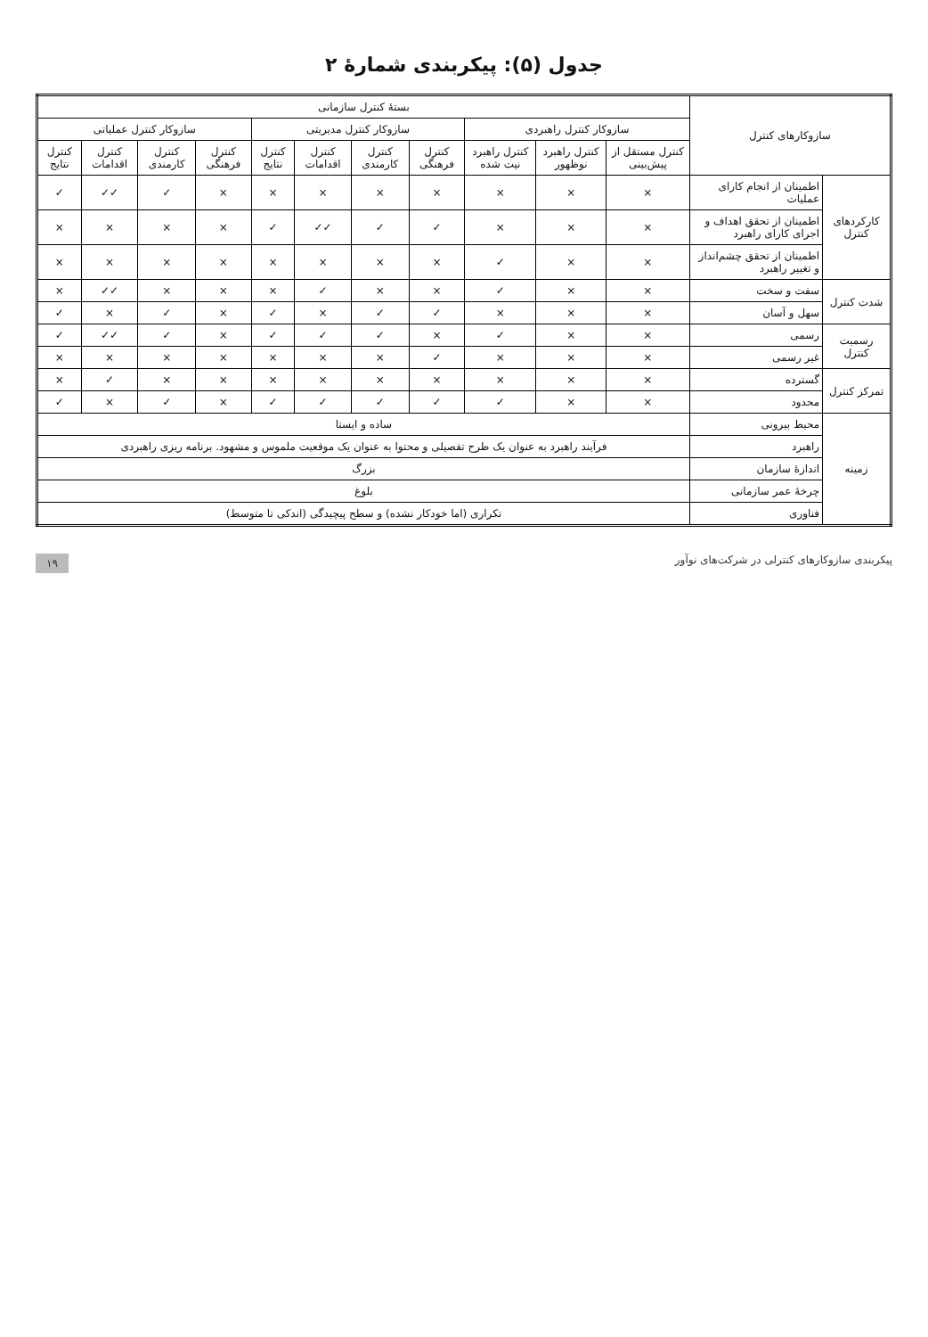جدول (۵): پیکربندی شمارهٔ ۲
| سازوکارهای کنترل | | بستهٔ کنترل سازمانی | | | | | | | | | | |
| --- | --- | --- | --- | --- | --- | --- | --- | --- | --- | --- | --- | --- |
| | | سازوکار کنترل راهبردی | | | سازوکار کنترل مدیریتی | | | | سازوکار کنترل عملیاتی | | | |
| | | کنترل مستقل از پیش‌بینی | کنترل راهبرد نوظهور | کنترل راهبرد نیت شده | کنترل فرهنگی | کنترل کارمندی | کنترل اقدامات | کنترل نتایج | کنترل فرهنگی | کنترل کارمندی | کنترل اقدامات | کنترل نتایج |
| کارکردهای کنترل | اطمینان از انجام کارای عملیات | × | × | × | × | × | × | × | × | ✓ | ✓✓ | ✓ |
| | اطمینان از تحقق اهداف و اجرای کارای راهبرد | × | × | × | ✓ | ✓ | ✓✓ | ✓ | × | × | × | × |
| | اطمینان از تحقق چشم‌انداز و تغییر راهبرد | × | × | ✓ | × | × | × | × | × | × | × | × |
| شدت کنترل | سفت و سخت | × | × | ✓ | × | × | ✓ | × | × | × | ✓✓ | × |
| | سهل و آسان | × | × | × | ✓ | ✓ | × | ✓ | × | ✓ | × | ✓ |
| رسمیت کنترل | رسمی | × | × | ✓ | × | ✓ | ✓ | ✓ | × | ✓ | ✓✓ | ✓ |
| | غیر رسمی | × | × | × | ✓ | × | × | × | × | × | × | × |
| تمرکز کنترل | گسترده | × | × | × | × | × | × | × | × | × | ✓ | × |
| | محدود | × | × | ✓ | ✓ | ✓ | ✓ | ✓ | × | ✓ | × | ✓ |
| زمینه | محیط بیرونی | ساده و ایستا | | | | | | | | | | |
| | راهبرد | فرآیند راهبرد به عنوان یک طرح تفصیلی و محتوا به عنوان یک موقعیت ملموس و مشهود. برنامه ریزی راهبردی | | | | | | | | | | |
| | اندازهٔ سازمان | بزرگ | | | | | | | | | | |
| | چرخهٔ عمر سازمانی | بلوغ | | | | | | | | | | |
| | فناوری | تکراری (اما خودکار نشده) و سطح پیچیدگی (اندکی تا متوسط) | | | | | | | | | | |
پیکربندی سازوکارهای کنترلی در شرکت‌های نوآور ۱۹